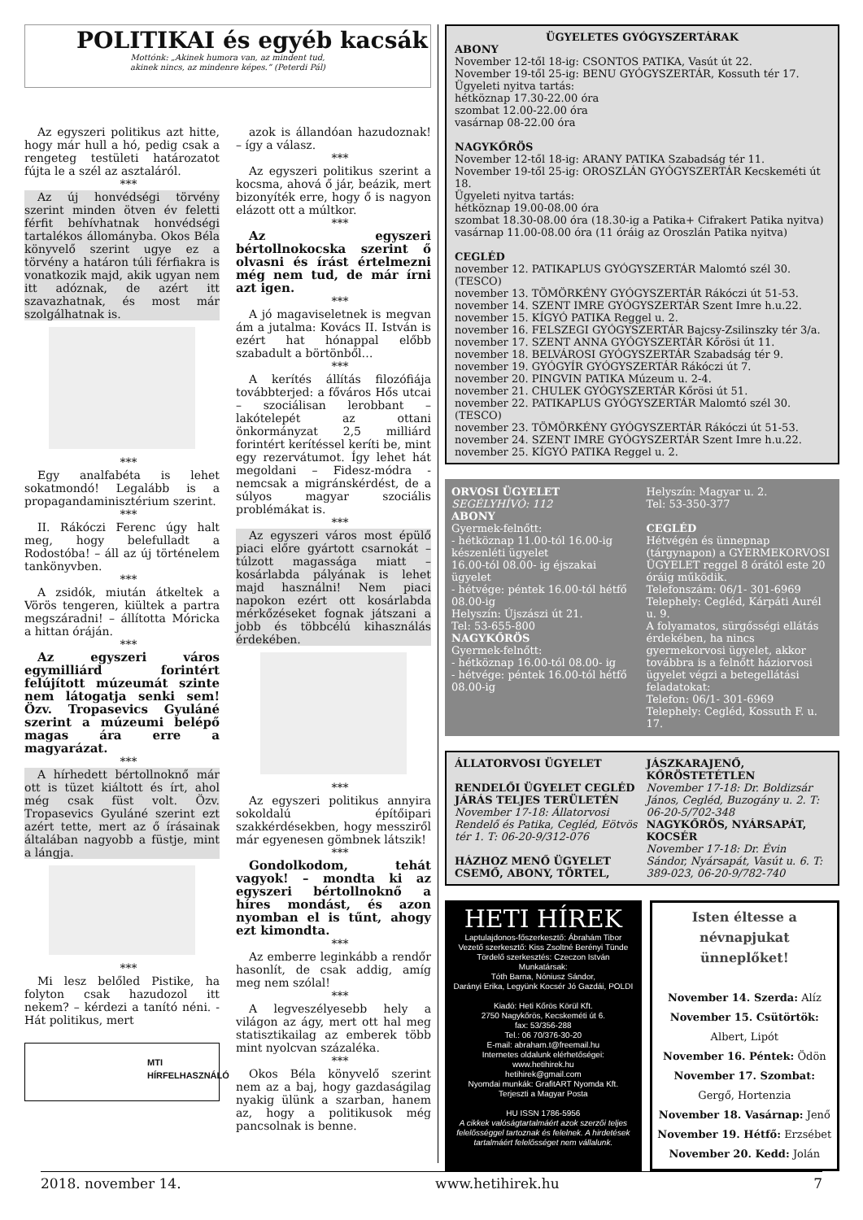POLITIKAI és egyéb kacsák
Mottónk: „Akinek humora van, az mindent tud,
akinek nincs, az mindenre képes.” (Peterdi Pál)
Az egyszeri politikus azt hitte, hogy már hull a hó, pedig csak a rengeteg testületi határozatot fújta le a szél az asztaláról.
***
Az új honvédségi törvény szerint minden ötven év feletti férfit behívhatnak honvédségi tartalékos állományba. Okos Béla könyvelő szerint ugye ez a törvény a határon túli férfiakra is vonatkozik majd, akik ugyan nem itt adóznak, de azért itt szavazhatnak, és most már szolgálhatnak is.
***
Egy analfabéta is lehet sokatmondó! Legalább is a propagandaminisztérium szerint.
***
II. Rákóczi Ferenc úgy halt meg, hogy belefulladt a Rodostóba! – áll az új történelem tankönyvben.
***
A zsidók, miután átkeltek a Vörös tengeren, kiültek a partra megszáradni! – állította Móricka a hittan óráján.
***
Az egyszeri város egymilliárd forintért felújított múzeumát szinte nem látogatja senki sem! Özv. Tropasevics Gyuláné szerint a múzeumi belépő magas ára erre a magyarázat.
***
A hírhedett bértollnoknő már ott is tüzet kiáltott és írt, ahol még csak füst volt. Özv. Tropasevics Gyuláné szerint ezt azért tette, mert az ő írásainak általában nagyobb a füstje, mint a lángja.
***
Mi lesz belőled Pistike, ha folyton csak hazudozol itt nekem? – kérdezi a tanító néni. - Hát politikus, mert
MTI
HÍRFELHASZNÁLÓ
azok is állandóan hazudoznak! – így a válasz.
***
Az egyszeri politikus szerint a kocsma, ahová ő jár, beázik, mert bizonyíték erre, hogy ő is nagyon elázott ott a múltkor.
***
Az egyszeri bértollnokocska szerint ő olvasni és írást értelmezni még nem tud, de már írni azt igen.
***
A jó magaviseletnek is megvan ám a jutalma: Kovács II. István is ezért hat hónappal előbb szabadult a börtönből…
***
A kerítés állítás filozófiája továbbterjed: a főváros Hős utcai – szociálisan lerobbant – lakótelepét az ottani önkormányzat 2,5 milliárd forintért kerítéssel keríti be, mint egy rezervátumot. Így lehet hát megoldani – Fidesz-módra - nemcsak a migránskérdést, de a súlyos magyar szociális problémákat is.
***
Az egyszeri város most épülő piaci előre gyártott csarnokát – túlzott magassága miatt – kosárlabda pályának is lehet majd használni! Nem piaci napokon ezért ott kosárlabda mérkőzéseket fognak játszani a jobb és többcélú kihasználás érdekében.
***
Az egyszeri politikus annyira sokoldalú építőipari szakkérdésekben, hogy messziről már egyenesen gömbnek látszik!
***
Gondolkodom, tehát vagyok! – mondta ki az egyszeri bértollnoknő a híres mondást, és azon nyomban el is tűnt, ahogy ezt kimondta.
***
Az emberre leginkább a rendőr hasonlít, de csak addig, amíg meg nem szólal!
***
A legveszélyesebb hely a világon az ágy, mert ott hal meg statisztikailag az emberek több mint nyolcvan százaléka.
***
Okos Béla könyvelő szerint nem az a baj, hogy gazdaságilag nyakig ülünk a szarban, hanem az, hogy a politikusok még pancsolnak is benne.
ÜGYELETES GYÓGYSZERTÁRAK
ABONY
November 12-től 18-ig: CSONTOS PATIKA, Vasút út 22.
November 19-től 25-ig: BENU GYÓGYSZERTÁR, Kossuth tér 17.
Ügyeleti nyitva tartás:
hétköznap 17.30-22.00 óra
szombat 12.00-22.00 óra
vasárnap 08-22.00 óra
NAGYKŐRÖS
November 12-től 18-ig: ARANY PATIKA Szabadság tér 11.
November 19-től 25-ig: OROSZLÁN GYÓGYSZERTÁR Kecskeméti út 18.
Ügyeleti nyitva tartás:
hétköznap 19.00-08.00 óra
szombat 18.30-08.00 óra (18.30-ig a Patika+ Cifrakert Patika nyitva)
vasárnap 11.00-08.00 óra (11 óráig az Oroszlán Patika nyitva)
CEGLÉD
november 12. PATIKAPLUS GYÓGYSZERTÁR Malomtó szél 30. (TESCO)
november 13. TÖMÖRKÉNY GYÓGYSZERTÁR Rákóczi út 51-53.
november 14. SZENT IMRE GYÓGYSZERTÁR Szent Imre h.u.22.
november 15. KÍGYÓ PATIKA Reggel u. 2.
november 16. FELSZEGI GYÓGYSZERTÁR Bajcsy-Zsilinszky tér 3/a.
november 17. SZENT ANNA GYÓGYSZERTÁR Kőrösi út 11.
november 18. BELVÁROSI GYÓGYSZERTÁR Szabadság tér 9.
november 19. GYÓGYÍR GYÓGYSZERTÁR Rákóczi út 7.
november 20. PINGVIN PATIKA Múzeum u. 2-4.
november 21. CHULEK GYÓGYSZERTÁR Kőrösi út 51.
november 22. PATIKAPLUS GYÓGYSZERTÁR Malomtó szél 30. (TESCO)
november 23. TÖMÖRKÉNY GYÓGYSZERTÁR Rákóczi út 51-53.
november 24. SZENT IMRE GYÓGYSZERTÁR Szent Imre h.u.22.
november 25. KÍGYÓ PATIKA Reggel u. 2.
ORVOSI ÜGYELET
SEGÉLYHÍVÓ: 112
ABONY
Gyermek-felnőtt:
- hétköznap 11.00-tól 16.00-ig készenléti ügyelet
16.00-tól 08.00- ig éjszakai ügyelet
- hétvége: péntek 16.00-tól hétfő 08.00-ig
Helyszín: Újszászi út 21.
Tel: 53-655-800
NAGYKŐRÖS
Gyermek-felnőtt:
- hétköznap 16.00-tól 08.00- ig
- hétvége: péntek 16.00-tól hétfő 08.00-ig
Helyszín: Magyar u. 2.
Tel: 53-350-377
CEGLÉD
Hétvégén és ünnepnap (tárgynapon) a GYERMEKORVOSI ÜGYELET reggel 8 órától este 20 óráig működik.
Telefonszám: 06/1- 301-6969
Telephely: Cegléd, Kárpáti Aurél u. 9.
A folyamatos, sürgősségi ellátás érdekében, ha nincs gyermekorvosi ügyelet, akkor továbbra is a felnőtt háziorvosi ügyelet végzi a betegellátási feladatokat:
Telefon: 06/1- 301-6969
Telephely: Cegléd, Kossuth F. u. 17.
ÁLLATORVOSI ÜGYELET
RENDELŐI ÜGYELET CEGLÉD JÁRÁS TELJES TERÜLETÉN
November 17-18: Állatorvosi Rendelő és Patika, Cegléd, Eötvös tér 1. T: 06-20-9/312-076
HÁZHOZ MENŐ ÜGYELET CSEMŐ, ABONY, TÖRTEL,
JÁSZKARAJENŐ, KŐRÖSTETÉTLEN
November 17-18: Dr. Boldizsár János, Cegléd, Buzogány u. 2. T: 06-20-5/702-348
NAGYKŐRÖS, NYÁRSAPÁT, KOCSÉR
November 17-18: Dr. Évin Sándor, Nyársapát, Vasút u. 6. T: 389-023, 06-20-9/782-740
HETI HÍREK
Laptulajdonos-főszerkesztő: Ábrahám Tibor
Vezető szerkesztő: Kiss Zsoltné Berényi Tünde
Tördelő szerkesztés: Czeczon István
Munkatársak:
Tóth Barna, Nóniusz Sándor,
Darányi Erika, Legyünk Kocsér Jó Gazdái, POLDI
Kiadó: Heti Kőrös Körül Kft.
2750 Nagykőrös, Kecskeméti út 6.
fax: 53/356-288
Tel.: 06 70/376-30-20
E-mail: abraham.t@freemail.hu
Internetes oldalunk elérhetőségei:
www.hetihirek.hu
hetihirek@gmail.com
Nyomdai munkák: GrafitART Nyomda Kft.
Terjeszti a Magyar Posta
HU ISSN 1786-5956
A cikkek valóságtartalmáért azok szerzői teljes felelősséggel tartoznak és felelnek. A hirdetések tartalmáért felelősséget nem vállalunk.
Isten éltesse a névnapjukat ünneplőket!
November 14. Szerda: Alíz
November 15. Csütörtök:
Albert, Lipót
November 16. Péntek: Ödön
November 17. Szombat: Gergő, Hortenzia
November 18. Vasárnap: Jenő
November 19. Hétfő: Erzsébet
November 20. Kedd: Jolán
2018. november 14. www.hetihirek.hu 7